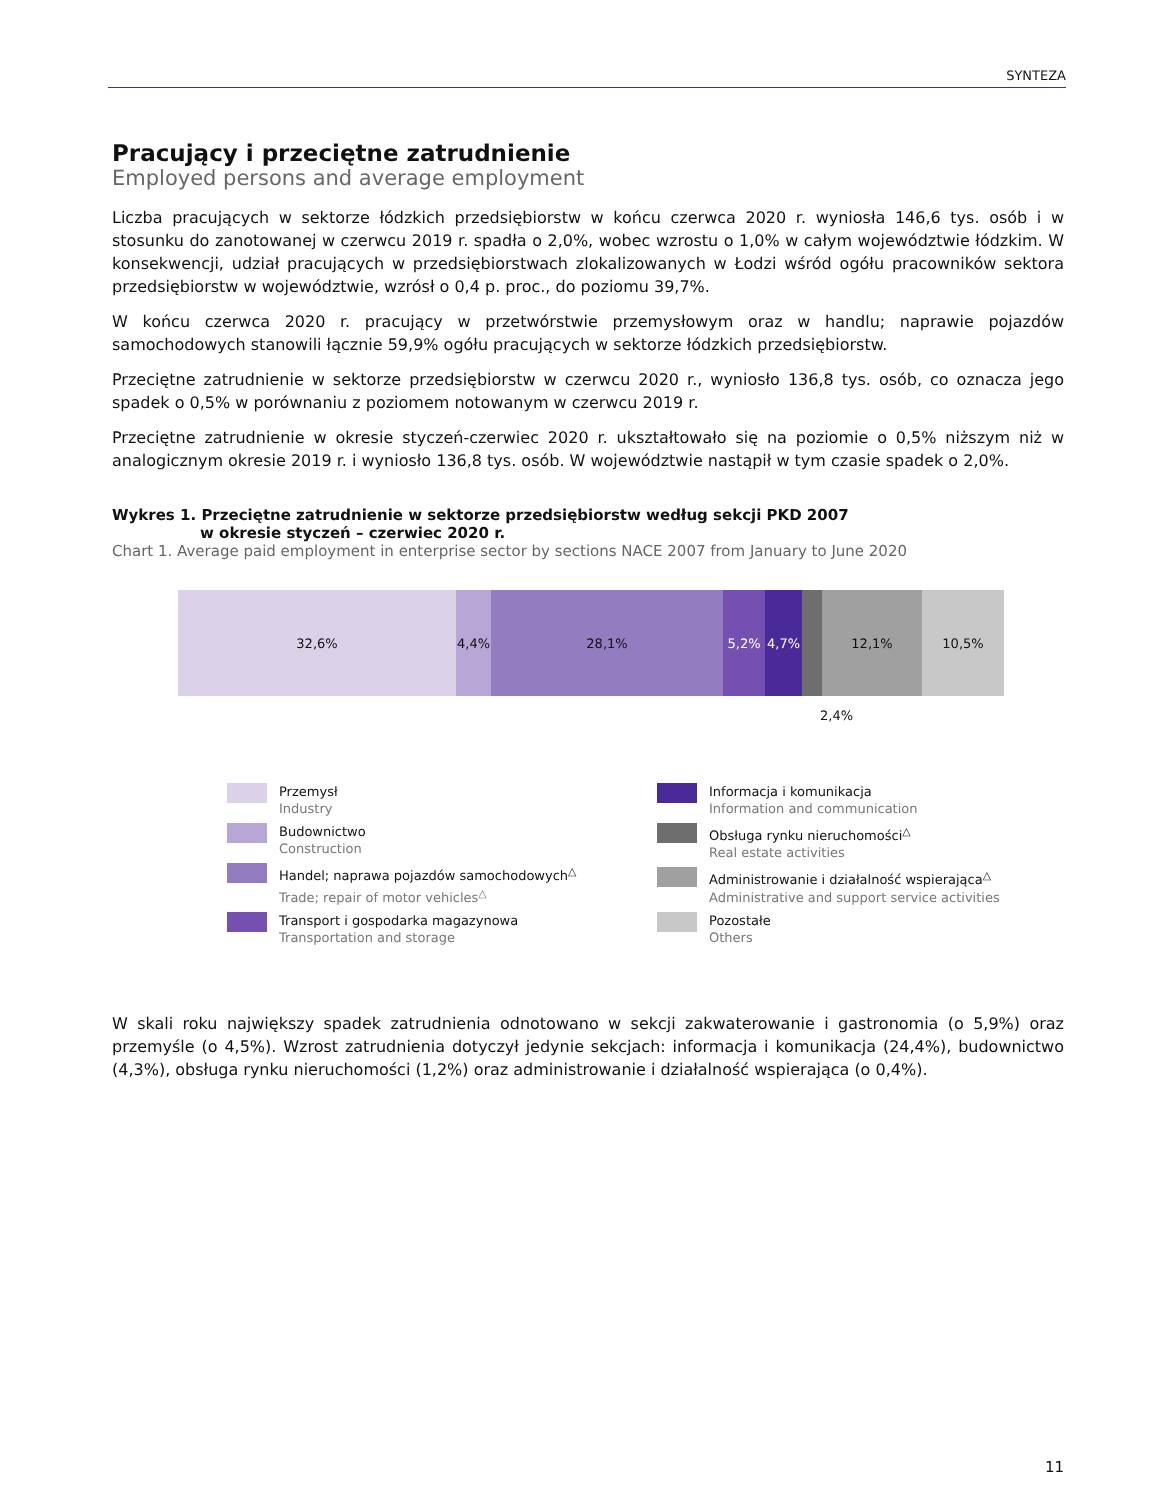SYNTEZA
Pracujący i przeciętne zatrudnienie
Employed persons and average employment
Liczba pracujących w sektorze łódzkich przedsiębiorstw w końcu czerwca 2020 r. wyniosła 146,6 tys. osób i w stosunku do zanotowanej w czerwcu 2019 r. spadła o 2,0%, wobec wzrostu o 1,0% w całym województwie łódzkim. W konsekwencji, udział pracujących w przedsiębiorstwach zlokalizowanych w Łodzi wśród ogółu pracowników sektora przedsiębiorstw w województwie, wzrósł o 0,4 p. proc., do poziomu 39,7%.
W końcu czerwca 2020 r. pracujący w przetwórstwie przemysłowym oraz w handlu; naprawie pojazdów samochodowych stanowili łącznie 59,9% ogółu pracujących w sektorze łódzkich przedsiębiorstw.
Przeciętne zatrudnienie w sektorze przedsiębiorstw w czerwcu 2020 r., wyniosło 136,8 tys. osób, co oznacza jego spadek o 0,5% w porównaniu z poziomem notowanym w czerwcu 2019 r.
Przeciętne zatrudnienie w okresie styczeń-czerwiec 2020 r. ukształtowało się na poziomie o 0,5% niższym niż w analogicznym okresie 2019 r. i wyniosło 136,8 tys. osób. W województwie nastąpił w tym czasie spadek o 2,0%.
Wykres 1. Przeciętne zatrudnienie w sektorze przedsiębiorstw według sekcji PKD 2007
w okresie styczeń – czerwiec 2020 r.
Chart 1. Average paid employment in enterprise sector by sections NACE 2007 from January to June 2020
32,6% 4,4% 28,1% 5,2% 4,7% 12,1% 10,5%
2,4%
Przemysł
Industry
Budownictwo
Construction
Handel; naprawa pojazdów samochodowych<sup>△</sup>
Trade; repair of motor vehicles<sup>△</sup>
Transport i gospodarka magazynowa
Transportation and storage
Informacja i komunikacja
Information and communication
Obsługa rynku nieruchomości<sup>△</sup>
Real estate activities
Administrowanie i działalność wspierająca<sup>△</sup>
Administrative and support service activities
Pozostałe
Others
W skali roku największy spadek zatrudnienia odnotowano w sekcji zakwaterowanie i gastronomia (o 5,9%) oraz przemyśle (o 4,5%). Wzrost zatrudnienia dotyczył jedynie sekcjach: informacja i komunikacja (24,4%), budownictwo (4,3%), obsługa rynku nieruchomości (1,2%) oraz administrowanie i działalność wspierająca (o 0,4%).
11